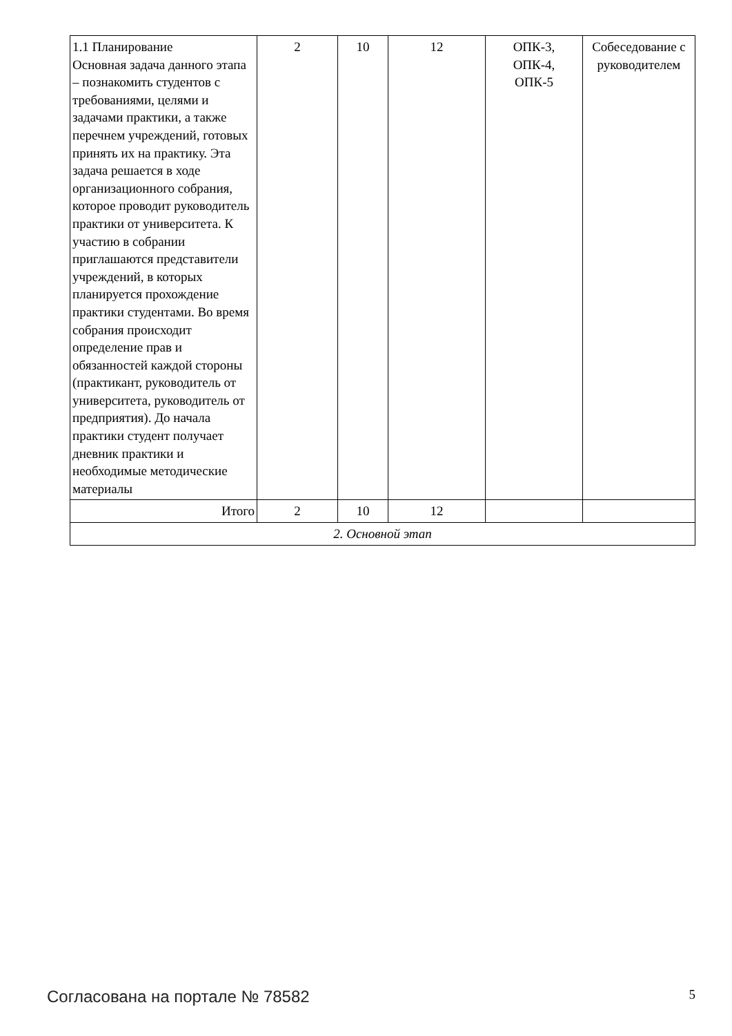| 1.1 Планирование Основная задача данного этапа – познакомить студентов с требованиями, целями и задачами практики, а также перечнем учреждений, готовых принять их на практику. Эта задача решается в ходе организационного собрания, которое проводит руководитель практики от университета. К участию в собрании приглашаются представители учреждений, в которых планируется прохождение практики студентами. Во время собрания происходит определение прав и обязанностей каждой стороны (практикант, руководитель от университета, руководитель от предприятия). До начала практики студент получает дневник практики и необходимые методические материалы | 2 | 10 | 12 | ОПК-3, ОПК-4, ОПК-5 | Собеседование с руководителем |
| Итого | 2 | 10 | 12 | | |
| 2. Основной этап | | | | | |
Согласована на портале № 78582 5